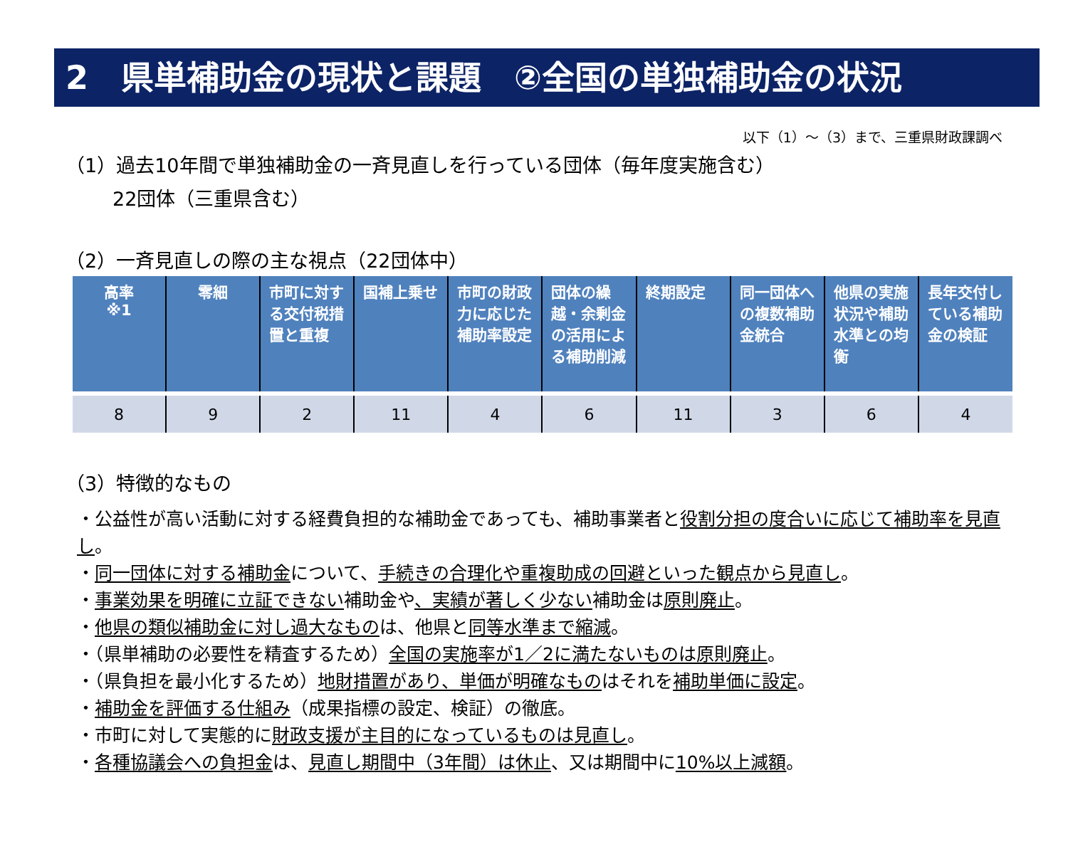2　県単補助金の現状と課題　②全国の単独補助金の状況
以下（1）～（3）まで、三重県財政課調べ
（1）過去10年間で単独補助金の一斉見直しを行っている団体（毎年度実施含む）
22団体（三重県含む）
（2）一斉見直しの際の主な視点（22団体中）
| 高率 ※1 | 零細 | 市町に対する交付税措置と重複 | 国補上乗せ | 市町の財政力に応じた補助率設定 | 団体の繰越・余剰金の活用による補助削減 | 終期設定 | 同一団体への複数補助金統合 | 他県の実施状況や補助水準との均衡 | 長年交付している補助金の検証 |
| --- | --- | --- | --- | --- | --- | --- | --- | --- | --- |
| 8 | 9 | 2 | 11 | 4 | 6 | 11 | 3 | 6 | 4 |
（3）特徴的なもの
・公益性が高い活動に対する経費負担的な補助金であっても、補助事業者と役割分担の度合いに応じて補助率を見直し。
・同一団体に対する補助金について、手続きの合理化や重複助成の回避といった観点から見直し。
・事業効果を明確に立証できない補助金や、実績が著しく少ない補助金は原則廃止。
・他県の類似補助金に対し過大なものは、他県と同等水準まで縮減。
・（県単補助の必要性を精査するため）全国の実施率が1／2に満たないものは原則廃止。
・（県負担を最小化するため）地財措置があり、単価が明確なものはそれを補助単価に設定。
・補助金を評価する仕組み（成果指標の設定、検証）の徹底。
・市町に対して実態的に財政支援が主目的になっているものは見直し。
・各種協議会への負担金は、見直し期間中（3年間）は休止、又は期間中に10%以上減額。